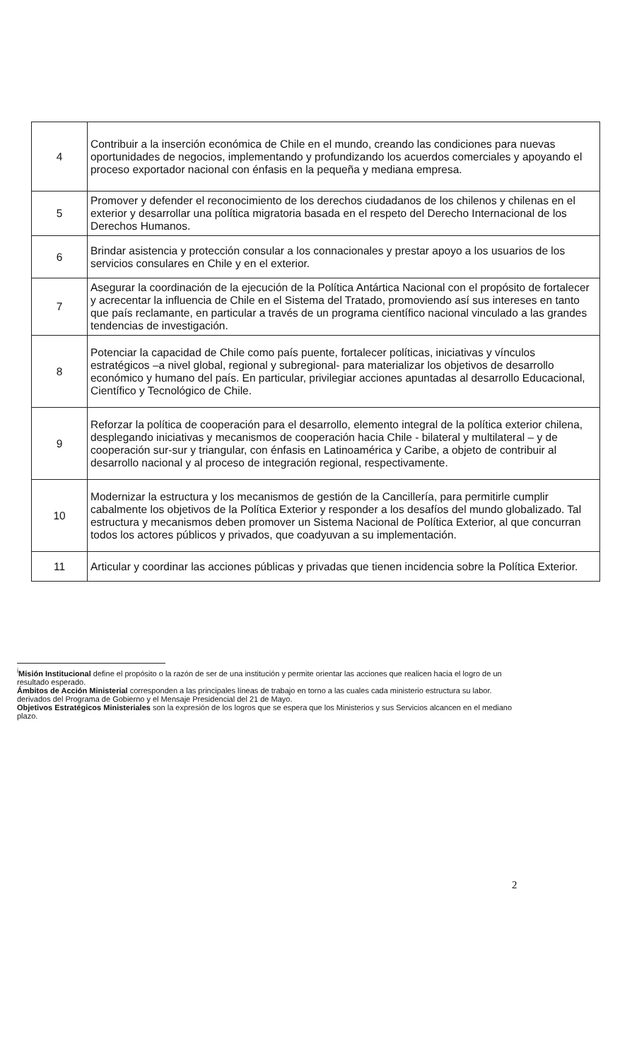| 4 | Contribuir a la inserción económica de Chile en el mundo, creando las condiciones para nuevas oportunidades de negocios, implementando y profundizando los acuerdos comerciales y apoyando el proceso exportador nacional con énfasis en la pequeña y mediana empresa. |
| 5 | Promover y defender el reconocimiento de los derechos ciudadanos de los chilenos y chilenas en el exterior y desarrollar una política migratoria basada en el respeto del Derecho Internacional de los Derechos Humanos. |
| 6 | Brindar asistencia y protección consular a los connacionales y prestar apoyo a los usuarios de los servicios consulares en Chile y en el exterior. |
| 7 | Asegurar la coordinación de la ejecución de la Política Antártica Nacional con el propósito de fortalecer y acrecentar la influencia de Chile en el Sistema del Tratado, promoviendo así sus intereses en tanto que país reclamante, en particular a través de un programa científico nacional vinculado a las grandes tendencias de investigación. |
| 8 | Potenciar la capacidad de Chile como país puente, fortalecer políticas, iniciativas y vínculos estratégicos –a nivel global, regional y subregional- para materializar los objetivos de desarrollo económico y humano del país. En particular, privilegiar acciones apuntadas al desarrollo Educacional, Científico y Tecnológico de Chile. |
| 9 | Reforzar la política de cooperación para el desarrollo, elemento integral de la política exterior chilena, desplegando iniciativas y mecanismos de cooperación hacia Chile - bilateral y multilateral – y de cooperación sur-sur y triangular, con énfasis en Latinoamérica y Caribe, a objeto de contribuir al desarrollo nacional y al proceso de integración regional, respectivamente. |
| 10 | Modernizar la estructura y los mecanismos de gestión de la Cancillería, para permitirle cumplir cabalmente los objetivos de la Política Exterior y responder a los desafíos del mundo globalizado. Tal estructura y mecanismos deben promover un Sistema Nacional de Política Exterior, al que concurran todos los actores públicos y privados, que coadyuvan a su implementación. |
| 11 | Articular y coordinar las acciones públicas y privadas que tienen incidencia sobre la Política Exterior. |
<sup>i</sup> Misión Institucional define el propósito o la razón de ser de una institución y permite orientar las acciones que realicen hacia el logro de un resultado esperado.
Ámbitos de Acción Ministerial corresponden a las principales líneas de trabajo en torno a las cuales cada ministerio estructura su labor. derivados del Programa de Gobierno y el Mensaje Presidencial del 21 de Mayo.
Objetivos Estratégicos Ministeriales son la expresión de los logros que se espera que los Ministerios y sus Servicios alcancen en el mediano plazo.
2